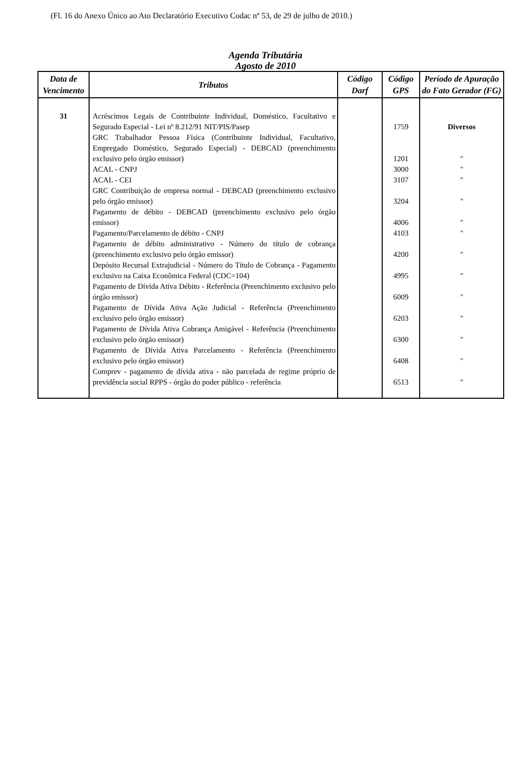(Fl. 16 do Anexo Único ao Ato Declaratório Executivo Codac nº 53, de 29 de julho de 2010.)
Agenda Tributária
Agosto de 2010
| Data de Vencimento | Tributos | Código Darf | Código GPS | Período de Apuração do Fato Gerador (FG) |
| --- | --- | --- | --- | --- |
| 31 | Acréscimos Legais de Contribuinte Individual, Doméstico, Facultativo e Segurado Especial - Lei nº 8.212/91 NIT/PIS/Pasep | | 1759 | Diversos |
| | GRC Trabalhador Pessoa Física (Contribuinte Individual, Facultativo, Empregado Doméstico, Segurado Especial) - DEBCAD (preenchimento exclusivo pelo órgão emissor) | | 1201 | " |
| | ACAL - CNPJ | | 3000 | " |
| | ACAL - CEI | | 3107 | " |
| | GRC Contribuição de empresa normal - DEBCAD (preenchimento exclusivo pelo órgão emissor) | | 3204 | " |
| | Pagamento de débito - DEBCAD (preenchimento exclusivo pelo órgão emissor) | | 4006 | " |
| | Pagamento/Parcelamento de débito - CNPJ | | 4103 | " |
| | Pagamento de débito administrativo - Número do título de cobrança (preenchimento exclusivo pelo órgão emissor) | | 4200 | " |
| | Depósito Recursal Extrajudicial - Número do Título de Cobrança - Pagamento exclusivo na Caixa Econômica Federal (CDC=104) | | 4995 | " |
| | Pagamento de Dívida Ativa Débito - Referência (Preenchimento exclusivo pelo órgão emissor) | | 6009 | " |
| | Pagamento de Dívida Ativa Ação Judicial - Referência (Preenchimento exclusivo pelo órgão emissor) | | 6203 | " |
| | Pagamento de Dívida Ativa Cobrança Amigável - Referência (Preenchimento exclusivo pelo órgão emissor) | | 6300 | " |
| | Pagamento de Dívida Ativa Parcelamento - Referência (Preenchimento exclusivo pelo órgão emissor) | | 6408 | " |
| | Comprev - pagamento de dívida ativa - não parcelada de regime próprio de previdência social RPPS - órgão do poder público - referência | | 6513 | " |